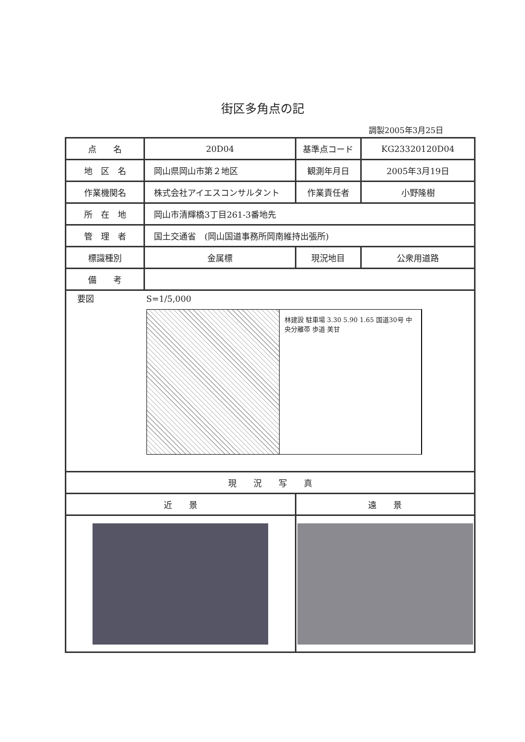街区多角点の記
調製2005年3月25日
| 点 名 | 20D04 | 基準点コード | KG23320120D04 |
| 地 区 名 | 岡山県岡山市第２地区 | 観測年月日 | 2005年3月19日 |
| 作業機関名 | 株式会社アイエスコンサルタント | 作業責任者 | 小野隆樹 |
| 所 在 地 | 岡山市清輝橋3丁目261-3番地先 | | |
| 管 理 者 | 国土交通省 (岡山国道事務所岡南維持出張所) | | |
| 標識種別 | 金属標 | 現況地目 | 公衆用道路 |
| 備 考 | | | |
| 要図 S=1/5,000 林建設 駐車場 3.30 5.90 1.65 国道30号 中央分離帯 歩道 美甘 | | | |
| 現 況 写 真 | | | |
| 近 景 | | 遠 景 | |